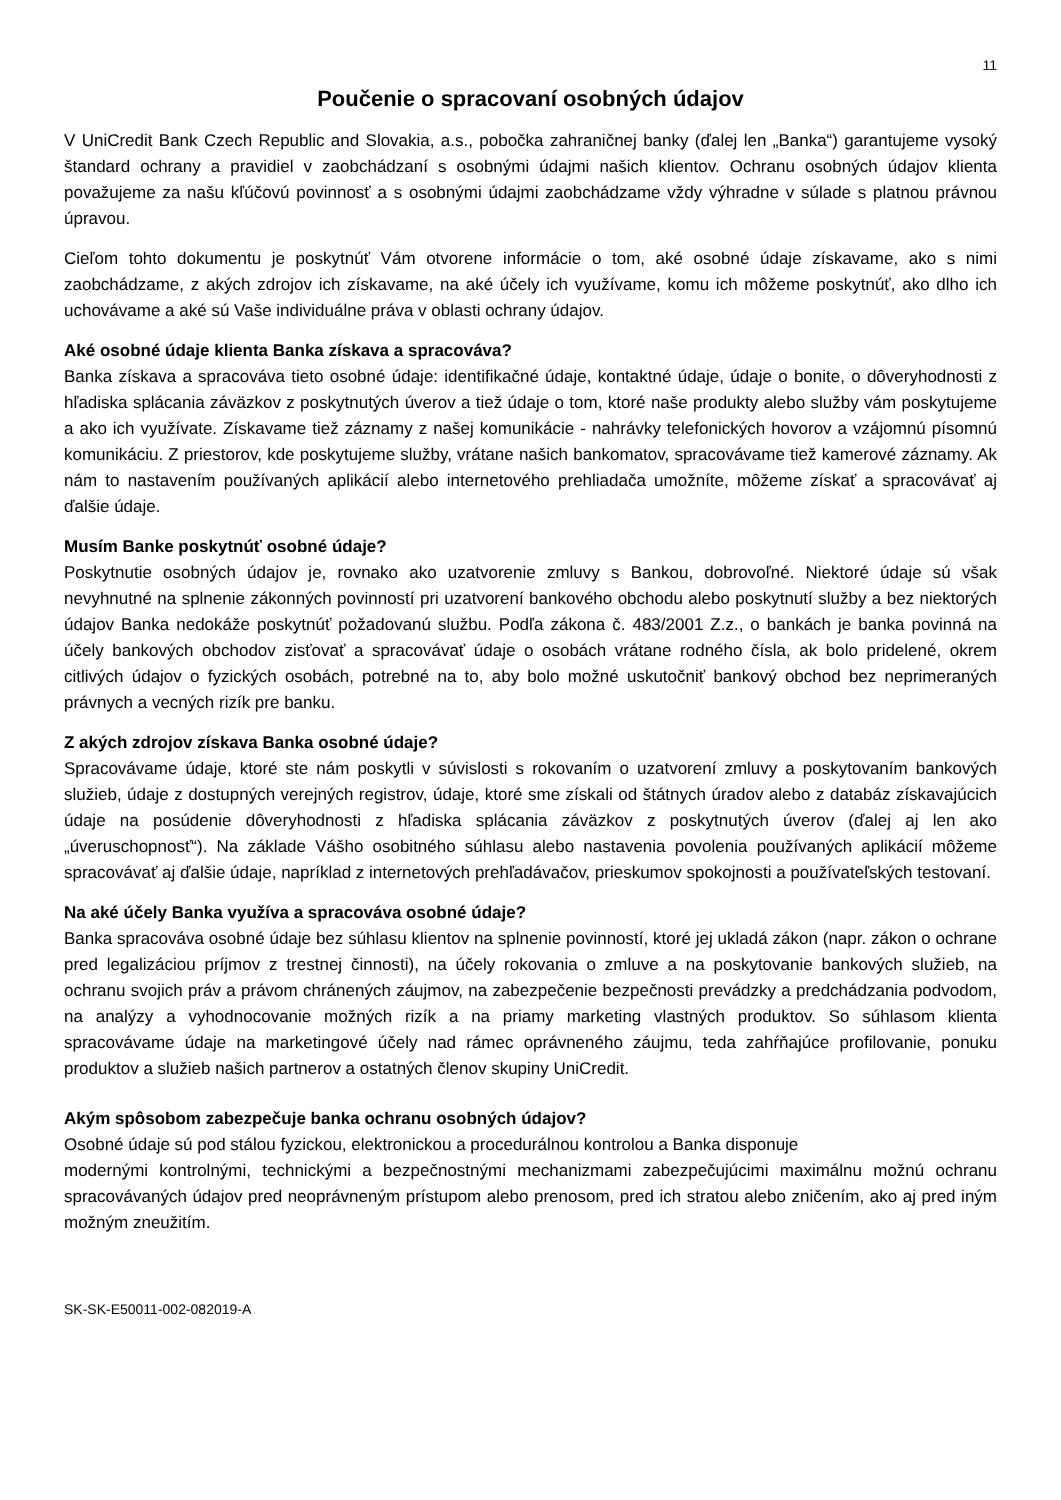11
Poučenie o spracovaní osobných údajov
V UniCredit Bank Czech Republic and Slovakia, a.s., pobočka zahraničnej banky (ďalej len „Banka“) garantujeme vysoký štandard ochrany a pravidiel v zaobchádzaní s osobnými údajmi našich klientov. Ochranu osobných údajov klienta považujeme za našu kľúčovú povinnosť a s osobnými údajmi zaobchádzame vždy výhradne v súlade s platnou právnou úpravou.
Cieľom tohto dokumentu je poskytnúť Vám otvorene informácie o tom, aké osobné údaje získavame, ako s nimi zaobchádzame, z akých zdrojov ich získavame, na aké účely ich využívame, komu ich môžeme poskytnúť, ako dlho ich uchovávame a aké sú Vaše individuálne práva v oblasti ochrany údajov.
Aké osobné údaje klienta Banka získava a spracováva?
Banka získava a spracováva tieto osobné údaje: identifikačné údaje, kontaktné údaje, údaje o bonite, o dôveryhodnosti z hľadiska splácania záväzkov z poskytnutých úverov a tiež údaje o tom, ktoré naše produkty alebo služby vám poskytujeme a ako ich využívate. Získavame tiež záznamy z našej komunikácie - nahrávky telefonických hovorov a vzájomnú písomnú komunikáciu. Z priestorov, kde poskytujeme služby, vrátane našich bankomatov, spracovávame tiež kamerové záznamy. Ak nám to nastavením používaných aplikácií alebo internetového prehliadača umožníte, môžeme získať a spracovávať aj ďalšie údaje.
Musím Banke poskytnúť osobné údaje?
Poskytnutie osobných údajov je, rovnako ako uzatvorenie zmluvy s Bankou, dobrovoľné. Niektoré údaje sú však nevyhnutné na splnenie zákonných povinností pri uzatvorení bankového obchodu alebo poskytnutí služby a bez niektorých údajov Banka nedokáže poskytnúť požadovanú službu. Podľa zákona č. 483/2001 Z.z., o bankách je banka povinná na účely bankových obchodov zisťovať a spracovávať údaje o osobách vrátane rodného čísla, ak bolo pridelené, okrem citlivých údajov o fyzických osobách, potrebné na to, aby bolo možné uskutočniť bankový obchod bez neprimeraných právnych a vecných rizík pre banku.
Z akých zdrojov získava Banka osobné údaje?
Spracovávame údaje, ktoré ste nám poskytli v súvislosti s rokovaním o uzatvorení zmluvy a poskytovaním bankových služieb, údaje z dostupných verejných registrov, údaje, ktoré sme získali od štátnych úradov alebo z databáz získavajúcich údaje na posúdenie dôveryhodnosti z hľadiska splácania záväzkov z poskytnutých úverov (ďalej aj len ako „úveruschopnosť“). Na základe Vášho osobitného súhlasu alebo nastavenia povolenia používaných aplikácií môžeme spracovávať aj ďalšie údaje, napríklad z internetových prehľadávačov, prieskumov spokojnosti a používateľských testovaní.
Na aké účely Banka využíva a spracováva osobné údaje?
Banka spracováva osobné údaje bez súhlasu klientov na splnenie povinností, ktoré jej ukladá zákon (napr. zákon o ochrane pred legalizáciou príjmov z trestnej činnosti), na účely rokovania o zmluve a na poskytovanie bankových služieb, na ochranu svojich práv a právom chránených záujmov, na zabezpečenie bezpečnosti prevádzky a predchádzania podvodom, na analýzy a vyhodnocovanie možných rizík a na priamy marketing vlastných produktov. So súhlasom klienta spracovávame údaje na marketingové účely nad rámec oprávneného záujmu, teda zahŕňajúce profilovanie, ponuku produktov a služieb našich partnerov a ostatných členov skupiny UniCredit.
Akým spôsobom zabezpečuje banka ochranu osobných údajov?
Osobné údaje sú pod stálou fyzickou, elektronickou a procedurálnou kontrolou a Banka disponuje
modernými kontrolnými, technickými a bezpečnostnými mechanizmami zabezpečujúcimi maximálnu možnú ochranu spracovávaných údajov pred neoprávneným prístupom alebo prenosom, pred ich stratou alebo zničením, ako aj pred iným možným zneužitím.
SK-SK-E50011-002-082019-A